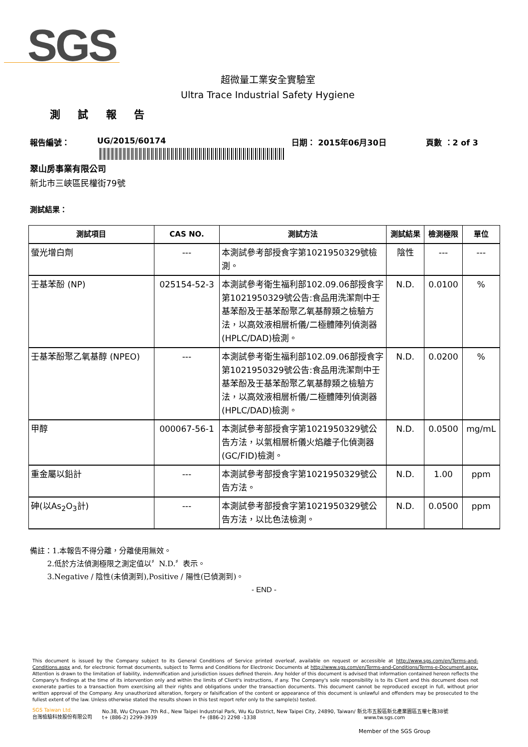SGS
超微量工業安全實驗室
Ultra Trace Industrial Safety Hygiene
測 試 報 告
報告編號： UG/2015/60174 日期： 2015年06月30日 頁數 ：2 of 3
翠山房事業有限公司
新北市三峽區民權街79號
測試結果：
| 測試項目 | CAS NO. | 測試方法 | 測試結果 | 檢測極限 | 單位 |
| --- | --- | --- | --- | --- | --- |
| 螢光增白劑 | --- | 本測試參考部授食字第1021950329號檢測。 | 陰性 | --- | --- |
| 壬基苯酚 (NP) | 025154-52-3 | 本測試參考衛生福利部102.09.06部授食字第1021950329號公告:食品用洗潔劑中壬基苯酚及壬基苯酚聚乙氧基醇類之檢驗方法，以高效液相層析儀/二極體陣列偵測器(HPLC/DAD)檢測。 | N.D. | 0.0100 | % |
| 壬基苯酚聚乙氧基醇 (NPEO) | --- | 本測試參考衛生福利部102.09.06部授食字第1021950329號公告:食品用洗潔劑中壬基苯酚及壬基苯酚聚乙氧基醇類之檢驗方法，以高效液相層析儀/二極體陣列偵測器(HPLC/DAD)檢測。 | N.D. | 0.0200 | % |
| 甲醇 | 000067-56-1 | 本測試參考部授食字第1021950329號公告方法，以氣相層析儀火焰離子化偵測器(GC/FID)檢測。 | N.D. | 0.0500 | mg/mL |
| 重金屬以鉛計 | --- | 本測試參考部授食字第1021950329號公告方法。 | N.D. | 1.00 | ppm |
| 砷(以As<sub>2</sub>O<sub>3</sub>計) | --- | 本測試參考部授食字第1021950329號公告方法，以比色法檢測。 | N.D. | 0.0500 | ppm |
備註：1.本報告不得分離，分離使用無效。
   2.低於方法偵測極限之測定值以〞N.D.〞表示。
   3.Negative / 陰性(未偵測到),Positive / 陽性(已偵測到)。
- END -
This document is issued by the Company subject to its General Conditions of Service printed overleaf, available on request or accessible at http://www.sgs.com/en/Terms-and-Conditions.aspx and, for electronic format documents, subject to Terms and Conditions for Electronic Documents at http://www.sgs.com/en/Terms-and-Conditions/Terms-e-Document.aspx. Attention is drawn to the limitation of liability, indemnification and jurisdiction issues defined therein. Any holder of this document is advised that information contained hereon reflects the Company's findings at the time of its intervention only and within the limits of Client's instructions, if any. The Company's sole responsibility is to its Client and this document does not exonerate parties to a transaction from exercising all their rights and obligations under the transaction documents. This document cannot be reproduced except in full, without prior written approval of the Company. Any unauthorized alteration, forgery or falsification of the content or appearance of this document is unlawful and offenders may be prosecuted to the fullest extent of the law. Unless otherwise stated the results shown in this test report refer only to the sample(s) tested.
SGS Taiwan Ltd.
台灣檢驗科技股份有限公司
No.38, Wu Chyuan 7th Rd., New Taipei Industrial Park, Wu Ku District, New Taipei City, 24890, Taiwan/ 新北市五股區新北產業園區五權七路38號
t+ (886-2) 2299-3939          f+ (886-2) 2298 -1338                       www.tw.sgs.com
Member of the SGS Group